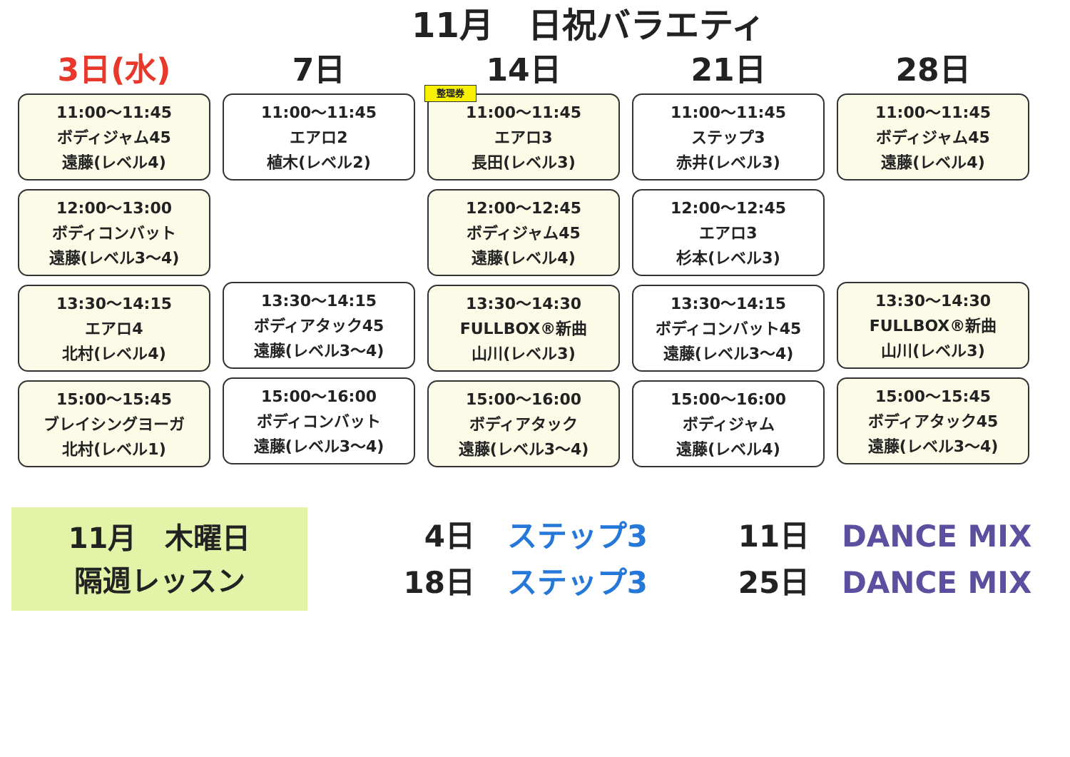11月　日祝バラエティ
3日(水)
11:00～11:45
ボディジャム45
遠藤(レベル4)
12:00～13:00
ボディコンバット
遠藤(レベル3～4)
13:30～14:15
エアロ4
北村(レベル4)
15:00～15:45
ブレイシングヨーガ
北村(レベル1)
7日
11:00～11:45
エアロ2
植木(レベル2)
13:30～14:15
ボディアタック45
遠藤(レベル3～4)
15:00～16:00
ボディコンバット
遠藤(レベル3～4)
14日
整理券
11:00～11:45
エアロ3
長田(レベル3)
12:00～12:45
ボディジャム45
遠藤(レベル4)
13:30～14:30
FULLBOX®新曲
山川(レベル3)
15:00～16:00
ボディアタック
遠藤(レベル3～4)
21日
11:00～11:45
ステップ3
赤井(レベル3)
12:00～12:45
エアロ3
杉本(レベル3)
13:30～14:15
ボディコンバット45
遠藤(レベル3～4)
15:00～16:00
ボディジャム
遠藤(レベル4)
28日
11:00～11:45
ボディジャム45
遠藤(レベル4)
13:30～14:30
FULLBOX®新曲
山川(レベル3)
15:00～15:45
ボディアタック45
遠藤(レベル3～4)
11月　木曜日
隔週レッスン
4日 ステップ3 11日 DANCE MIX
18日 ステップ3 25日 DANCE MIX